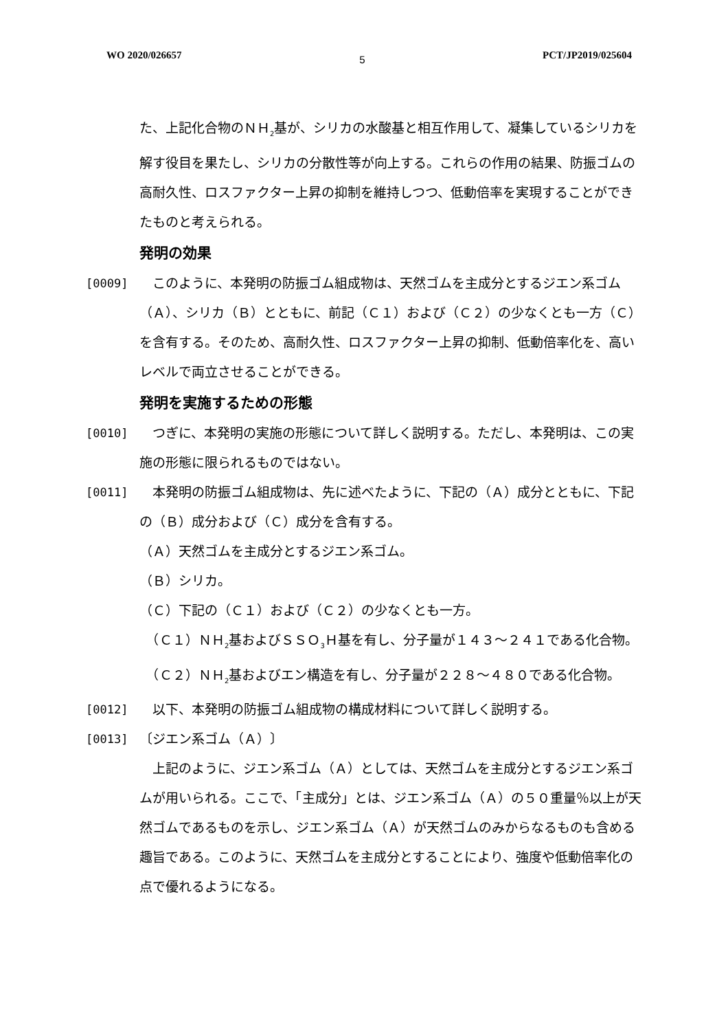WO 2020/026657 5 PCT/JP2019/025604
た、上記化合物のＮＨ<sub>2</sub>基が、シリカの水酸基と相互作用して、凝集しているシリカを解す役目を果たし、シリカの分散性等が向上する。これらの作用の結果、防振ゴムの高耐久性、ロスファクター上昇の抑制を維持しつつ、低動倍率を実現することができたものと考えられる。
発明の効果
[0009] 　このように、本発明の防振ゴム組成物は、天然ゴムを主成分とするジエン系ゴム（Ａ）、シリカ（Ｂ）とともに、前記（Ｃ１）および（Ｃ２）の少なくとも一方（Ｃ）を含有する。そのため、高耐久性、ロスファクター上昇の抑制、低動倍率化を、高いレベルで両立させることができる。
発明を実施するための形態
[0010] 　つぎに、本発明の実施の形態について詳しく説明する。ただし、本発明は、この実施の形態に限られるものではない。
[0011] 　本発明の防振ゴム組成物は、先に述べたように、下記の（Ａ）成分とともに、下記の（Ｂ）成分および（Ｃ）成分を含有する。
（Ａ）天然ゴムを主成分とするジエン系ゴム。
（Ｂ）シリカ。
（Ｃ）下記の（Ｃ１）および（Ｃ２）の少なくとも一方。
　（Ｃ１）ＮＨ<sub>2</sub>基およびＳＳＯ<sub>3</sub>Ｈ基を有し、分子量が１４３〜２４１である化合物。
　（Ｃ２）ＮＨ<sub>2</sub>基およびエン構造を有し、分子量が２２８〜４８０である化合物。
[0012] 　以下、本発明の防振ゴム組成物の構成材料について詳しく説明する。
[0013] 〔ジエン系ゴム（Ａ）〕
　上記のように、ジエン系ゴム（Ａ）としては、天然ゴムを主成分とするジエン系ゴムが用いられる。ここで、「主成分」とは、ジエン系ゴム（Ａ）の５０重量％以上が天然ゴムであるものを示し、ジエン系ゴム（Ａ）が天然ゴムのみからなるものも含める趣旨である。このように、天然ゴムを主成分とすることにより、強度や低動倍率化の点で優れるようになる。